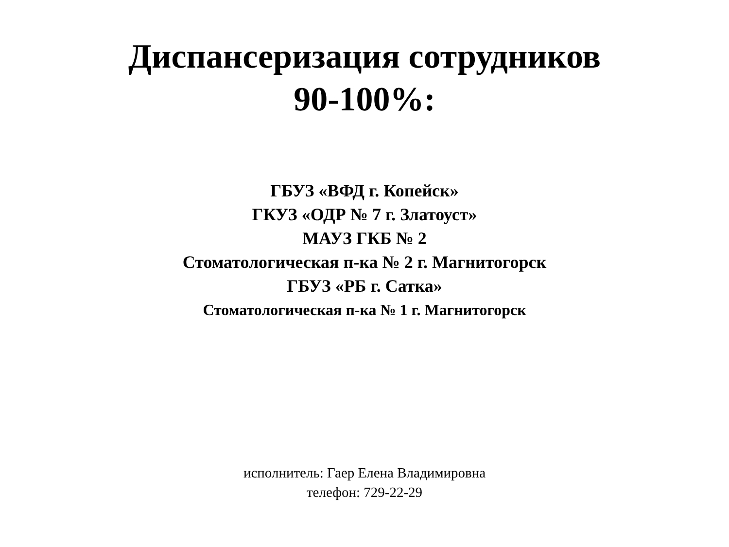Диспансеризация сотрудников
90-100%:
ГБУЗ «ВФД г. Копейск»
ГКУЗ «ОДР № 7 г. Златоуст»
МАУЗ ГКБ № 2
Стоматологическая п-ка № 2 г. Магнитогорск
ГБУЗ «РБ г. Сатка»
Стоматологическая п-ка № 1 г. Магнитогорск
исполнитель: Гаер Елена Владимировна
телефон: 729-22-29